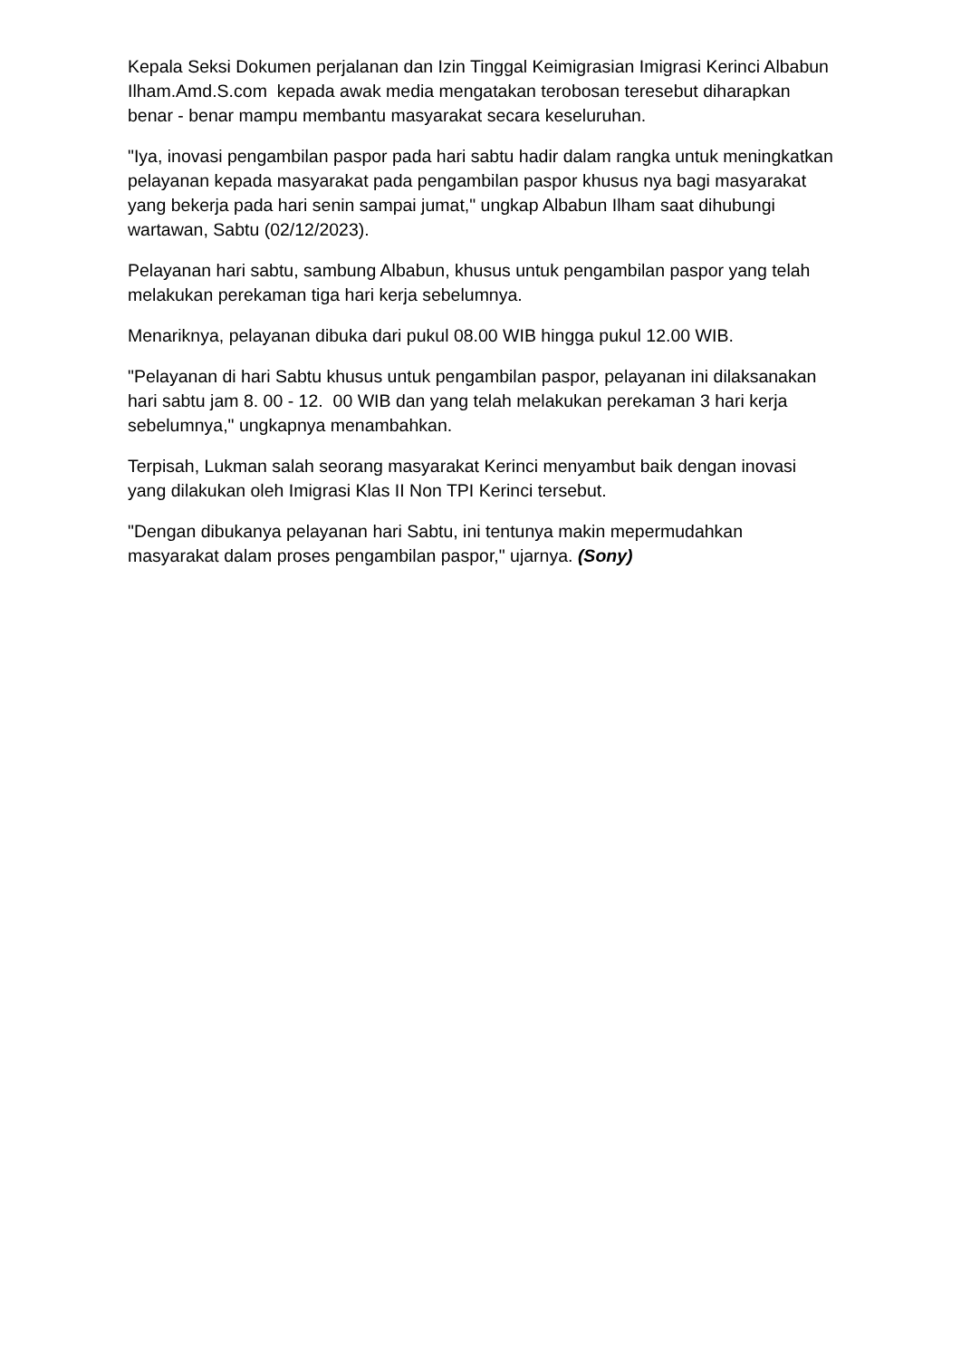Kepala Seksi Dokumen perjalanan dan Izin Tinggal Keimigrasian Imigrasi Kerinci Albabun Ilham.Amd.S.com kepada awak media mengatakan terobosan teresebut diharapkan benar - benar mampu membantu masyarakat secara keseluruhan.
"Iya, inovasi pengambilan paspor pada hari sabtu hadir dalam rangka untuk meningkatkan pelayanan kepada masyarakat pada pengambilan paspor khusus nya bagi masyarakat yang bekerja pada hari senin sampai jumat," ungkap Albabun Ilham saat dihubungi wartawan, Sabtu (02/12/2023).
Pelayanan hari sabtu, sambung Albabun, khusus untuk pengambilan paspor yang telah melakukan perekaman tiga hari kerja sebelumnya.
Menariknya, pelayanan dibuka dari pukul 08.00 WIB hingga pukul 12.00 WIB.
"Pelayanan di hari Sabtu khusus untuk pengambilan paspor, pelayanan ini dilaksanakan hari sabtu jam 8. 00 - 12. 00 WIB dan yang telah melakukan perekaman 3 hari kerja sebelumnya," ungkapnya menambahkan.
Terpisah, Lukman salah seorang masyarakat Kerinci menyambut baik dengan inovasi yang dilakukan oleh Imigrasi Klas II Non TPI Kerinci tersebut.
"Dengan dibukanya pelayanan hari Sabtu, ini tentunya makin mepermudahkan masyarakat dalam proses pengambilan paspor," ujarnya. (Sony)